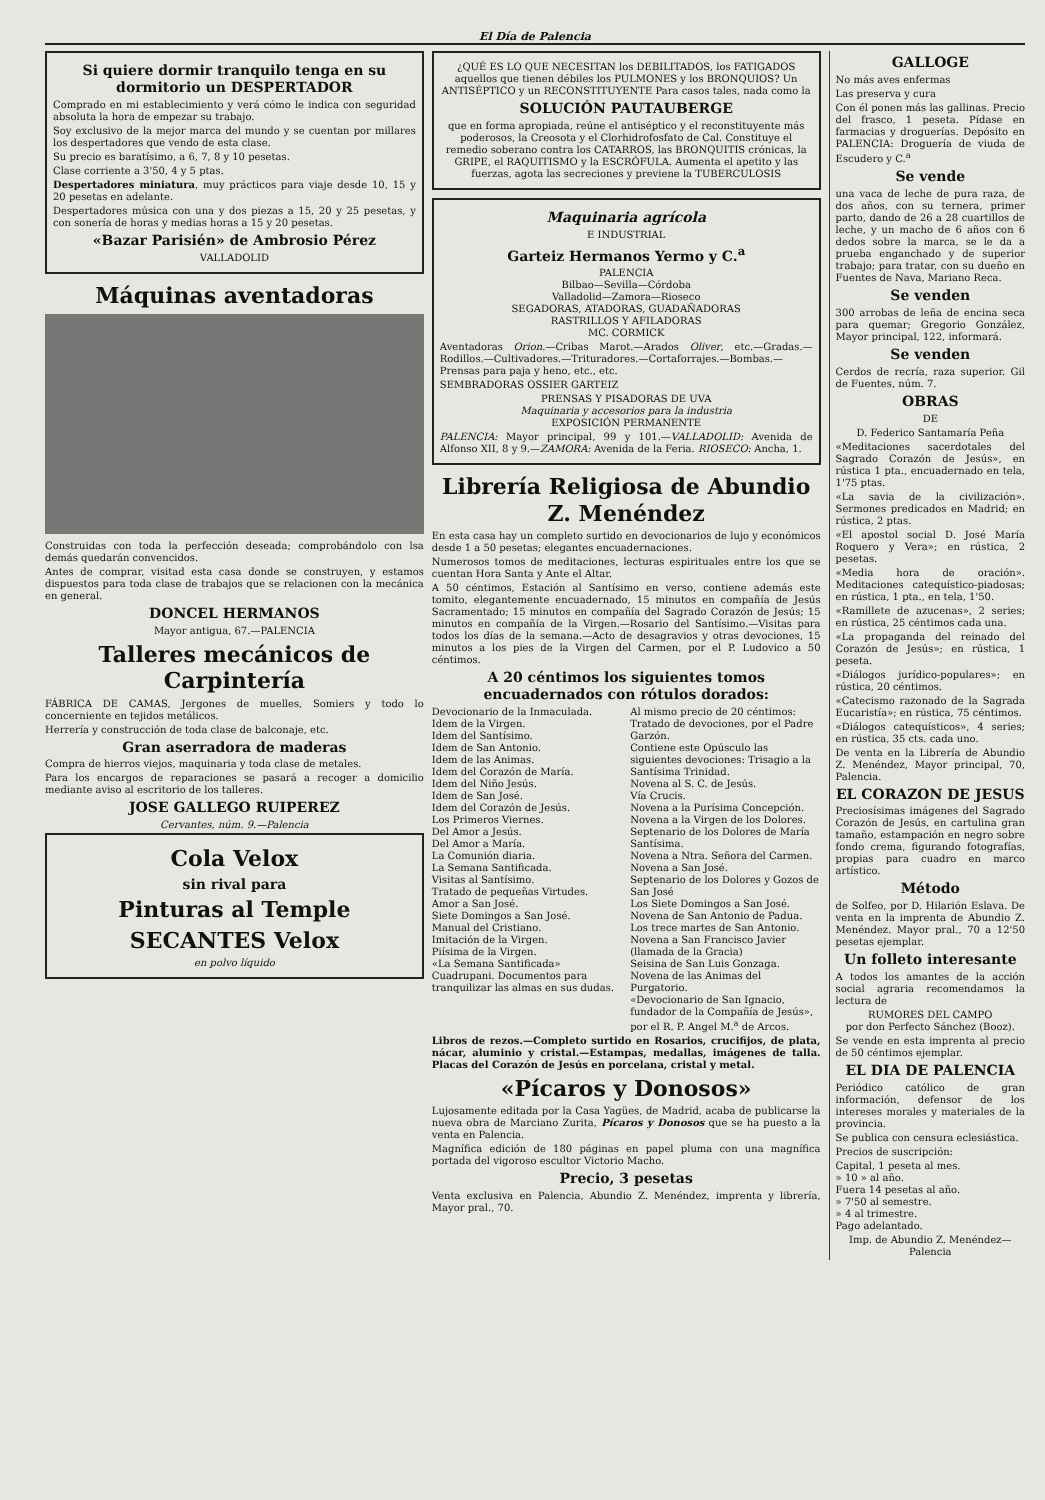El Día de Palencia
Si quiere dormir tranquilo tenga en su dormitorio un DESPERTADOR
Comprado en mi establecimiento y verá cómo le indica con seguridad absoluta la hora de empezar su trabajo.
Soy exclusivo de la mejor marca del mundo y se cuentan por millares los despertadores que vendo de esta clase.
Su precio es baratísimo, a 6, 7, 8 y 10 pesetas.
Clase corriente a 3'50, 4 y 5 ptas.
Despertadores miniatura, muy prácticos para viaje desde 10, 15 y 20 pesetas en adelante.
Despertadores música con una y dos piezas a 15, 20 y 25 pesetas, y con sonería de horas y medias horas a 15 y 20 pesetas.
«Bazar Parisién» de Ambrosio Pérez
VALLADOLID
Máquinas aventadoras
Construidas con toda la perfección deseada; comprobándolo con lsa demás quedarán convencidos.
Antes de comprar, visitad esta casa donde se construyen, y estamos dispuestos para toda clase de trabajos que se relacionen con la mecánica en general.
DONCEL HERMANOS
Mayor antigua, 67.—PALENCIA
Talleres mecánicos de Carpintería
FÁBRICA DE CAMAS, Jergones de muelles, Somiers y todo lo concerniente en tejidos metálicos.
Herrería y construcción de toda clase de balconaje, etc.
Gran aserradora de maderas
Compra de hierros viejos, maquinaria y toda clase de metales.
Para los encargos de reparaciones se pasará a recoger a domicilio mediante aviso al escritorio de los talleres.
JOSE GALLEGO RUIPEREZ
Cervantes, núm. 9.—Palencia
Cola Velox
sin rival para
Pinturas al Temple
SECANTES Velox
en polvo líquido
¿QUÉ ES LO QUE NECESITAN los DEBILITADOS, los FATIGADOS aquellos que tienen débiles los PULMONES y los BRONQUIOS? Un ANTISÉPTICO y un RECONSTITUYENTE Para casos tales, nada como la
SOLUCIÓN PAUTAUBERGE
que en forma apropiada, reúne el antiséptico y el reconstituyente más poderosos, la Creosota y el Clorhidrofosfato de Cal. Constituye el remedio soberano contra los CATARROS, las BRONQUITIS crónicas, la GRIPE, el RAQUITISMO y la ESCRÓFULA. Aumenta el apetito y las fuerzas, agota las secreciones y previene la TUBERCULOSIS
Maquinaria agrícola
E INDUSTRIAL
Garteiz Hermanos Yermo y C.<sup>a</sup>
PALENCIA
Bilbao—Sevilla—Córdoba
Valladolid—Zamora—Rioseco
SEGADORAS, ATADORAS, GUADAÑADORAS
RASTRILLOS Y AFILADORAS
MC. CORMICK
Aventadoras Orion.—Cribas Marot.—Arados Oliver, etc.—Gradas.—Rodillos.—Cultivadores.—Trituradores.—Cortaforrajes.—Bombas.—Prensas para paja y heno, etc., etc.
SEMBRADORAS OSSIER GARTEIZ
PRENSAS Y PISADORAS DE UVA
Maquinaria y accesorios para la industria
EXPOSICIÓN PERMANENTE
PALENCIA: Mayor principal, 99 y 101.—VALLADOLID: Avenida de Alfonso XII, 8 y 9.—ZAMORA: Avenida de la Feria. RIOSECO: Ancha, 1.
Librería Religiosa de Abundio Z. Menéndez
En esta casa hay un completo surtido en devocionarios de lujo y económicos desde 1 a 50 pesetas; elegantes encuadernaciones.
Numerosos tomos de meditaciones, lecturas espirituales entre los que se cuentan Hora Santa y Ante el Altar.
A 50 céntimos, Estación al Santísimo en verso, contiene además este tomito, elegantemente encuadernado, 15 minutos en compañía de Jesús Sacramentado; 15 minutos en compañía del Sagrado Corazón de Jesús; 15 minutos en compañía de la Virgen.—Rosario del Santísimo.—Visitas para todos los días de la semana.—Acto de desagravios y otras devociones, 15 minutos a los pies de la Virgen del Carmen, por el P. Ludovico a 50 céntimos.
A 20 céntimos los siguientes tomos encuadernados con rótulos dorados:
Devocionario de la Inmaculada.
Idem de la Virgen.
Idem del Santísimo.
Idem de San Antonio.
Idem de las Animas.
Idem del Corazón de María.
Idem del Niño Jesús.
Idem de San José.
Idem del Corazón de Jesús.
Los Primeros Viernes.
Del Amor a Jesús.
Del Amor a María.
La Comunión diaria.
La Semana Santificada.
Visitas al Santísimo.
Tratado de pequeñas Virtudes.
Amor a San José.
Siete Domingos a San José.
Manual del Cristiano.
Imitación de la Virgen.
Piísima de la Virgen.
«La Semana Santificada» Cuadrupani. Documentos para tranquilizar las almas en sus dudas.
Al mismo precio de 20 céntimos: Tratado de devociones, por el Padre Garzón.
Contiene este Opúsculo las siguientes devociones: Trisagio a la Santísima Trinidad.
Novena al S. C. de Jesús.
Vía Crucis.
Novena a la Purísima Concepción.
Novena a la Virgen de los Dolores.
Septenario de los Dolores de María Santísima.
Novena a Ntra. Señora del Carmen.
Novena a San José.
Septenario de los Dolores y Gozos de San José
Los Siete Domingos a San José.
Novena de San Antonio de Padua.
Los trece martes de San Antonio.
Novena a San Francisco Javier (llamada de la Gracia)
Seisina de San Luis Gonzaga.
Novena de las Animas del Purgatorio.
«Devocionario de San Ignacio, fundador de la Compañía de Jesús», por el R. P. Angel M.<sup>a</sup> de Arcos.
Libros de rezos.—Completo surtido en Rosarios, crucifijos, de plata, nácar, aluminio y cristal.—Estampas, medallas, imágenes de talla. Placas del Corazón de Jesús en porcelana, cristal y metal.
«Pícaros y Donosos»
Lujosamente editada por la Casa Yagües, de Madrid, acaba de publicarse la nueva obra de Marciano Zurita, Pícaros y Donosos que se ha puesto a la venta en Palencia.
Magnífica edición de 180 páginas en papel pluma con una magnífica portada del vigoroso escultor Victorio Macho.
Precio, 3 pesetas
Venta exclusiva en Palencia, Abundio Z. Menéndez, imprenta y librería, Mayor pral., 70.
GALLOGE
No más aves enfermas
Las preserva y cura
Con él ponen más las gallinas. Precio del frasco, 1 peseta. Pídase en farmacias y droguerías. Depósito en PALENCIA: Droguería de viuda de Escudero y C.<sup>a</sup>
Se vende
una vaca de leche de pura raza, de dos años, con su ternera, primer parto, dando de 26 a 28 cuartillos de leche, y un macho de 6 años con 6 dedos sobre la marca, se le da a prueba enganchado y de superior trabajo; para tratar, con su dueño en Fuentes de Nava, Mariano Reca.
Se venden
300 arrobas de leña de encina seca para quemar; Gregorio González, Mayor principal, 122, informará.
Se venden
Cerdos de recría, raza superior. Gil de Fuentes, núm. 7.
OBRAS
DE
D. Federico Santamaría Peña
«Meditaciones sacerdotales del Sagrado Corazón de Jesús», en rústica 1 pta., encuadernado en tela, 1'75 ptas.
«La savia de la civilización». Sermones predicados en Madrid; en rústica, 2 ptas.
«El apostol social D. José María Roquero y Vera»; en rústica, 2 pesetas.
«Media hora de oración». Meditaciones catequístico-piadosas; en rústica, 1 pta., en tela, 1'50.
«Ramillete de azucenas», 2 series; en rústica, 25 céntimos cada una.
«La propaganda del reinado del Corazón de Jesús»; en rústica, 1 peseta.
«Diálogos jurídico-populares»; en rústica, 20 céntimos.
«Catecismo razonado de la Sagrada Eucaristía»; en rústica, 75 céntimos.
«Diálogos catequísticos», 4 series; en rústica, 35 cts. cada uno.
De venta en la Librería de Abundio Z. Menéndez, Mayor principal, 70, Palencia.
EL CORAZON DE JESUS
Preciosísimas imágenes del Sagrado Corazón de Jesús, en cartulina gran tamaño, estampación en negro sobre fondo crema, figurando fotografías, propias para cuadro en marco artístico.
Método
de Solfeo, por D. Hilarión Eslava. De venta en la imprenta de Abundio Z. Menéndez. Mayor pral., 70 a 12'50 pesetas ejemplar.
Un folleto interesante
A todos los amantes de la acción social agraria recomendamos la lectura de
RUMORES DEL CAMPO
por don Perfecto Sánchez (Booz).
Se vende en esta imprenta al precio de 50 céntimos ejemplar.
EL DIA DE PALENCIA
Periódico católico de gran información, defensor de los intereses morales y materiales de la provincia.
Se publica con censura eclesiástica.
Precios de suscripción:
Capital, 1 peseta al mes.
» 10 » al año.
Fuera 14 pesetas al año.
» 7'50 al semestre.
» 4 al trimestre.
Pago adelantado.
Imp. de Abundio Z. Menéndez—Palencia